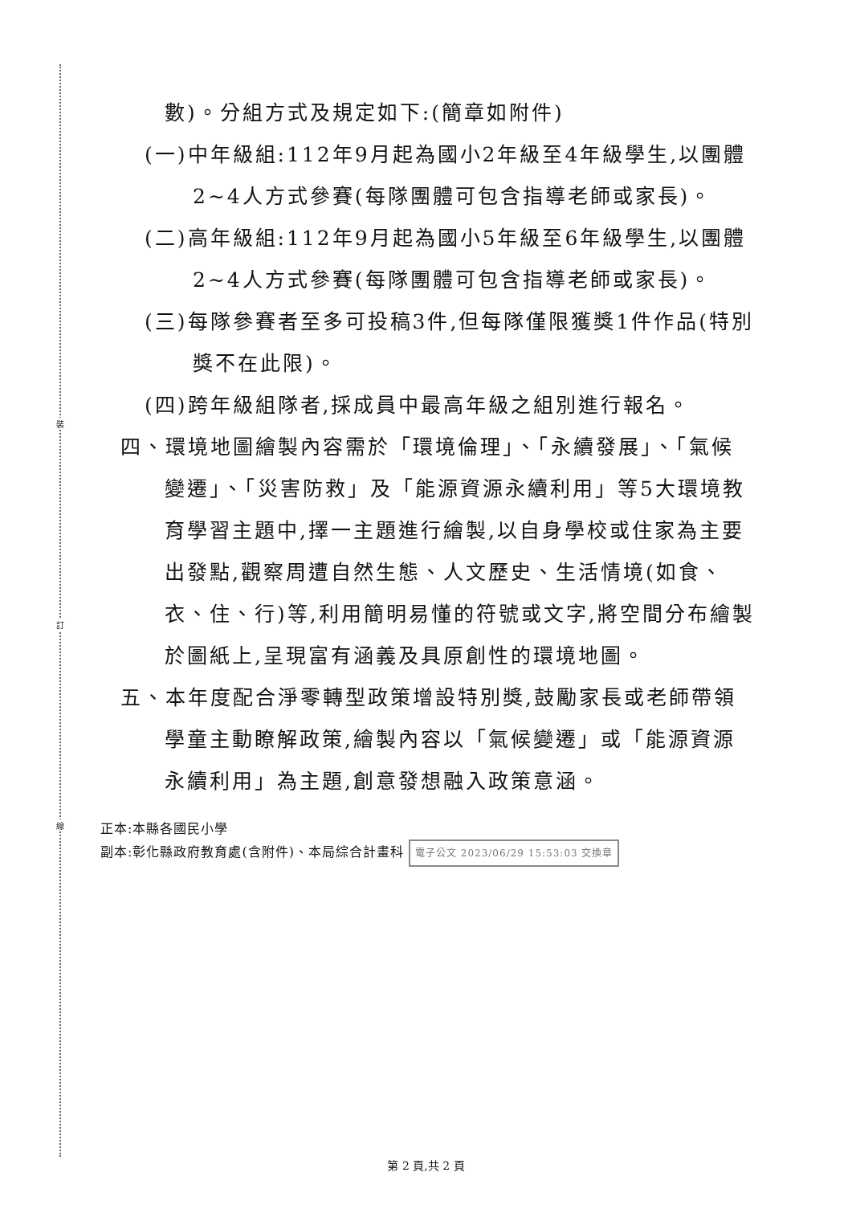裝
訂
線
數)。分組方式及規定如下:(簡章如附件)
(一)中年級組:112年9月起為國小2年級至4年級學生,以團體2~4人方式參賽(每隊團體可包含指導老師或家長)。
(二)高年級組:112年9月起為國小5年級至6年級學生,以團體2~4人方式參賽(每隊團體可包含指導老師或家長)。
(三)每隊參賽者至多可投稿3件,但每隊僅限獲獎1件作品(特別獎不在此限)。
(四)跨年級組隊者,採成員中最高年級之組別進行報名。
四、環境地圖繪製內容需於「環境倫理」、「永續發展」、「氣候變遷」、「災害防救」及「能源資源永續利用」等5大環境教育學習主題中,擇一主題進行繪製,以自身學校或住家為主要出發點,觀察周遭自然生態、人文歷史、生活情境(如食、衣、住、行)等,利用簡明易懂的符號或文字,將空間分布繪製於圖紙上,呈現富有涵義及具原創性的環境地圖。
五、本年度配合淨零轉型政策增設特別獎,鼓勵家長或老師帶領學童主動瞭解政策,繪製內容以「氣候變遷」或「能源資源永續利用」為主題,創意發想融入政策意涵。
正本:本縣各國民小學
副本:彰化縣政府教育處(含附件)、本局綜合計畫科 電子公文 2023/06/29 15:53:03 交換章
第 2 頁,共 2 頁